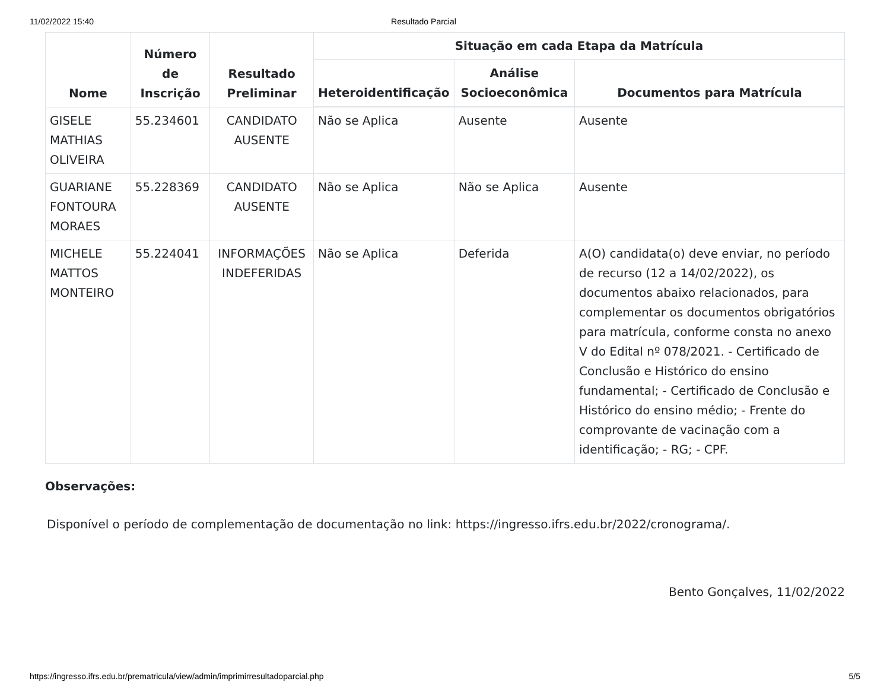11/02/2022 15:40 Resultado Parcial
| Nome | Número de Inscrição | Resultado Preliminar | Situação em cada Etapa da Matrícula | | |
| --- | --- | --- | --- | --- | --- |
| | | | Heteroidentificação | Análise Socioeconômica | Documentos para Matrícula |
| GISELE MATHIAS OLIVEIRA | 55.234601 | CANDIDATO AUSENTE | Não se Aplica | Ausente | Ausente |
| GUARIANE FONTOURA MORAES | 55.228369 | CANDIDATO AUSENTE | Não se Aplica | Não se Aplica | Ausente |
| MICHELE MATTOS MONTEIRO | 55.224041 | INFORMAÇÕES INDEFERIDAS | Não se Aplica | Deferida | A(O) candidata(o) deve enviar, no período de recurso (12 a 14/02/2022), os documentos abaixo relacionados, para complementar os documentos obrigatórios para matrícula, conforme consta no anexo V do Edital nº 078/2021. - Certificado de Conclusão e Histórico do ensino fundamental; - Certificado de Conclusão e Histórico do ensino médio; - Frente do comprovante de vacinação com a identificação; - RG; - CPF. |
Observações:
Disponível o período de complementação de documentação no link: https://ingresso.ifrs.edu.br/2022/cronograma/.
Bento Gonçalves, 11/02/2022
https://ingresso.ifrs.edu.br/prematricula/view/admin/imprimirresultadoparcial.php 5/5